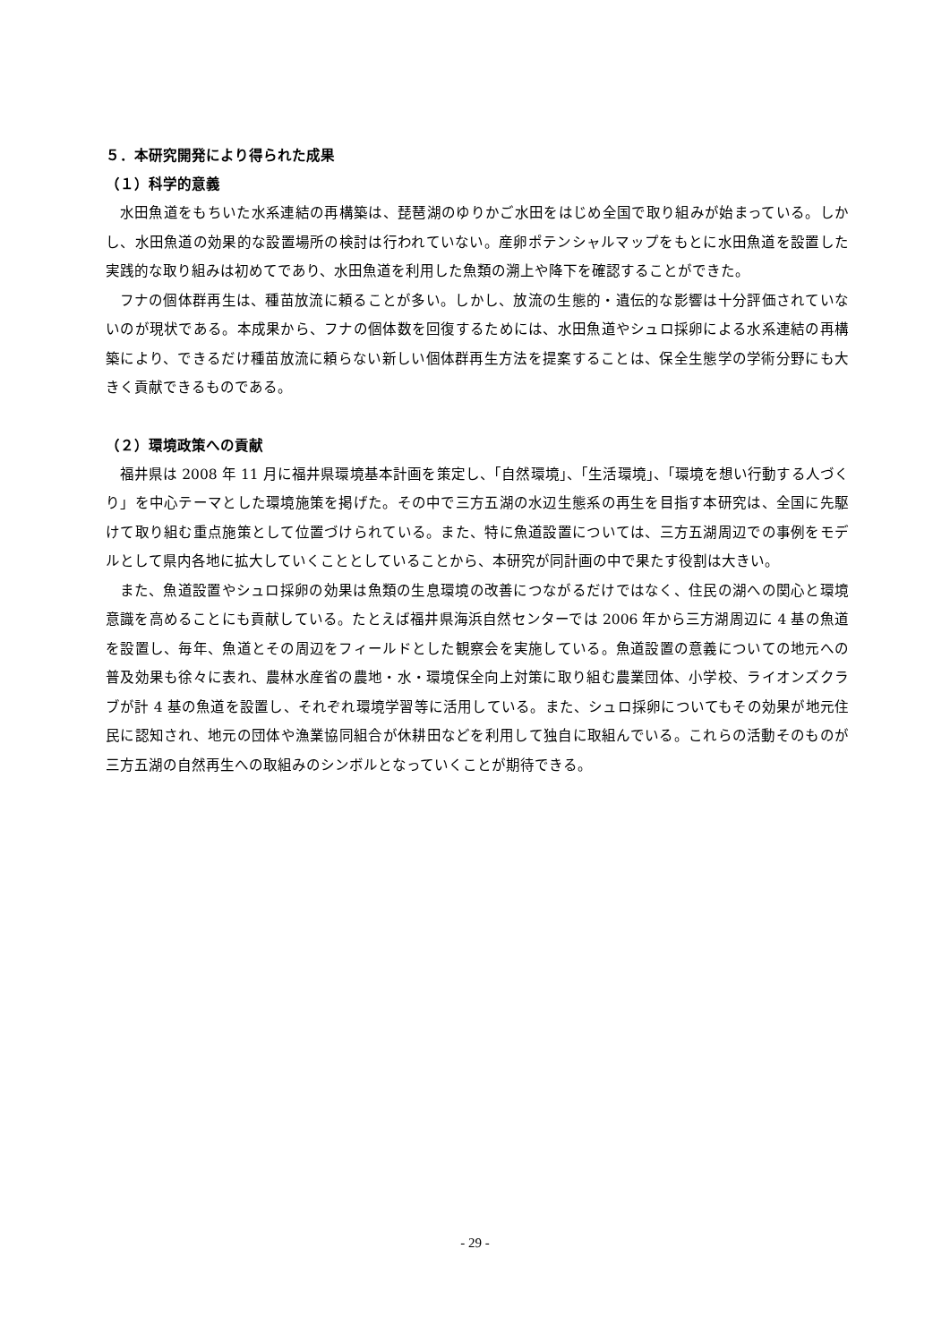５．本研究開発により得られた成果
（１）科学的意義
水田魚道をもちいた水系連結の再構築は、琵琶湖のゆりかご水田をはじめ全国で取り組みが始まっている。しかし、水田魚道の効果的な設置場所の検討は行われていない。産卵ポテンシャルマップをもとに水田魚道を設置した実践的な取り組みは初めてであり、水田魚道を利用した魚類の溯上や降下を確認することができた。
フナの個体群再生は、種苗放流に頼ることが多い。しかし、放流の生態的・遺伝的な影響は十分評価されていないのが現状である。本成果から、フナの個体数を回復するためには、水田魚道やシュロ採卵による水系連結の再構築により、できるだけ種苗放流に頼らない新しい個体群再生方法を提案することは、保全生態学の学術分野にも大きく貢献できるものである。
（２）環境政策への貢献
福井県は 2008 年 11 月に福井県環境基本計画を策定し、「自然環境」、「生活環境」、「環境を想い行動する人づくり」を中心テーマとした環境施策を掲げた。その中で三方五湖の水辺生態系の再生を目指す本研究は、全国に先駆けて取り組む重点施策として位置づけられている。また、特に魚道設置については、三方五湖周辺での事例をモデルとして県内各地に拡大していくこととしていることから、本研究が同計画の中で果たす役割は大きい。
また、魚道設置やシュロ採卵の効果は魚類の生息環境の改善につながるだけではなく、住民の湖への関心と環境意識を高めることにも貢献している。たとえば福井県海浜自然センターでは 2006 年から三方湖周辺に 4 基の魚道を設置し、毎年、魚道とその周辺をフィールドとした観察会を実施している。魚道設置の意義についての地元への普及効果も徐々に表れ、農林水産省の農地・水・環境保全向上対策に取り組む農業団体、小学校、ライオンズクラブが計 4 基の魚道を設置し、それぞれ環境学習等に活用している。また、シュロ採卵についてもその効果が地元住民に認知され、地元の団体や漁業協同組合が休耕田などを利用して独自に取組んでいる。これらの活動そのものが三方五湖の自然再生への取組みのシンボルとなっていくことが期待できる。
- 29 -